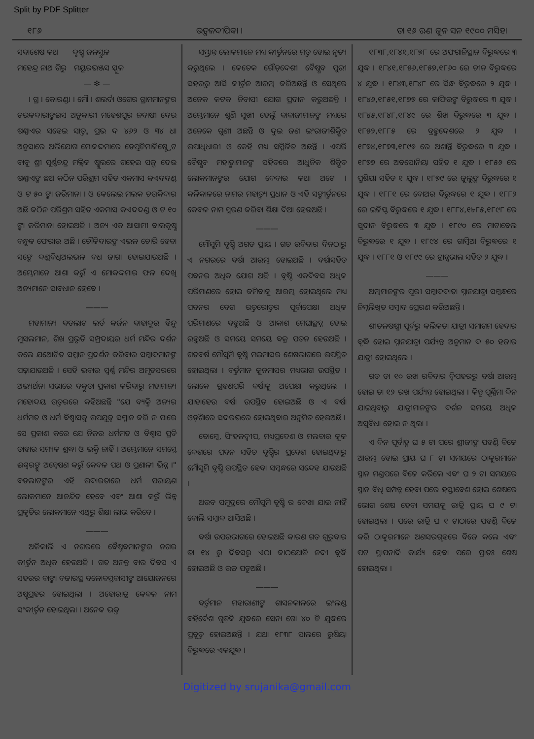Split by PDF Splitter
୧୮୬ ଉତ୍କଳଦୀପିକା । ତା ୧୬ ଋଣ ଜୁନ ସନ ୧୯୦୦ ମସିହା
ସବାଶେଷ କଥ ଦୃଷ୍ଟ ଜଳସ୍ତୁଳ
ମହେନ୍ଦ୍ର ନାଥ ଗିରୁ ମୟୂରଭଞ୍ଜସ ସ୍କୁଳ
— ✻ —
। ଗ୍ର । କୋରଣ୍ଡା । ମୌ । ଶଲର୍ଦା ଓଗେର ଗ୍ରାମମାନଙ୍କର ଚଉକଦାରାଙ୍କଇସ ଅନୁକାରୀ ମହେଶପୁର ନବାଷୀ ଦେଉ ଷଣ୍ଣାଏର ସହେଇ ସାତ୍ତ୍ୱ ପ୍ରଭ ଦ ୪୬୨ ଓ ୩୪ ଧା ଅନୁସାରେ ଅଭିଯୋଗ ମୋକଦ୍ଦମାରେ ଡେପୁଟିମାଜିଷ୍ଟ୍ରେଟ ବାବୁ ଶ୍ରୀ ପୂର୍ଣ୍ଣଚନ୍ଦ୍ର ମଲ୍ଲିକ ଷ୍କୁଲରେ ଗହେଇ ସଜ୍ଜ ଦେଉ ଷଣ୍ଣାଏଙ୍କ ଛଅ କଠିନ ପରିଶ୍ରମ ସହିତ ଏକମାସ କଏଦଦଣ୍ଡ ଓ ଟ ୫୦ ଙ୍କା ଜରିମାନା । ଓ କେଲେଇ ମଲକ ଚଉକିଦାର ଅଛି କଠିନ ପରିଶ୍ରମ ସହିତ ଏକମାସ କଏଦଦଣ୍ଡ ଓ ଟ ୧୦ ଙ୍କା ଜରିମାନା ହୋଇଅଛି । ଅନ୍ୟ ଏକ ଆସାମୀ ବାଲକୃଷ୍ଣ ବନ୍ଧୁକ ଫେରାର ଅଛି । ଚୌକିଦାରଙ୍କ ଏଭଳ ଚୋରି ହେବା ସଙ୍କେ ଦଣ୍ଡବିଧିଅଲଭଳ ବଧ ଜାଗା ହୋଇଯାଉଅଛି । ଅମ୍ଭେମାନେ ଆଶା କରୁଁ ଏ ମୋକଦ୍ଦମାର ଫଳ ଦେଖି ଅନ୍ୟମାନେ ସାବଧାନ ହେବେ ।
———
ମହାମାନ୍ୟ ବଡଲାଟ ଲର୍ଡ କର୍ଜନ ବାହାଦୁର ହିନ୍ଦୁ ମୁସଲମାନ, ଶିଖ ପ୍ରଭୃତି ସମ୍ପ୍ରଦାୟର ଧର୍ମ ମନ୍ଦିର ଦର୍ଶନ କଲେ ଯଥୋଚିତ ସମ୍ମାନ ପ୍ରଦର୍ଶନ କରିବାର ସମ୍ବାଦମାନଙ୍କ ପଢ଼ାଯାଉଅଛି । ସେହି ଭବାର ସ୍ୱର୍ଣ୍ଣ ମନ୍ଦିର ଅମୃତସରରେ ଅଭ୍ୟର୍ଥନା ସଭାରେ ବକ୍ତୃତା ପ୍ରକାଶ କରିବାରୁ ମହାମାନ୍ୟ ମହୋଦୟ ଉତ୍ତରରେ କହିଅଛନ୍ତି "ଯେ ବ୍ୟକ୍ତି ଅନ୍ୟର ଧର୍ମମତ ଓ ଧର୍ମ ବିଶ୍ୱାସକୁ ଉପଯୁକ୍ତ ସମ୍ମାନ କରି ନ ପାରେ ସେ ପ୍ରକାଶ କରେ ଯେ ନିଜର ଧର୍ମମତ ଓ ବିଶ୍ୱାସ ପ୍ରତି ତାହାର ସମ୍ୟକ ଶ୍ରଦ୍ଧା ଓ ଭକ୍ତି ନାହିଁ । ଅମ୍ଭେମାନେ ସମସ୍ତେ ଈଶ୍ୱରଙ୍କୁ ଅନ୍ୱେଷଣ କରୁଁ କେବଳ ପଥ ଓ ପ୍ରଣାଳୀ ଭିନ୍ନ ।" ବଡଲାଟଙ୍କର ଏହି ଉଦାରତାରେ ଧର୍ମ ପରାୟଣ ଲୋକମାନେ ଆନନ୍ଦିତ ହେବେ ଏବଂ ଆଶା କରୁଁ ଭିନ୍ନ ପ୍ରକୃତିର ଲୋକମାନେ ଏଥିରୁ ଶିକ୍ଷା ଲାଭ କରିବେ ।
———
ଅଜିକାଲି ଏ ନଗରରେ ବୈଷ୍ଣବମାନଙ୍କର ନଗର କୀର୍ତ୍ତନ ଅଧିକ ହେଉଅଛି । ଗତ ଅନନ୍ତ ବାର ଦିବସ ଏ ସହରର ବାଙ୍କା ବଜାରସ୍ଥ ବଳୋବସ୍ତବାସୀଙ୍କ ଆୟୋଜନରେ ଅଷ୍ଟପ୍ରହର ହୋଇଥିଲା । ଅହୋରାତ୍ର କେବଳ ନାମ ସଂକୀର୍ତ୍ତନ ହୋଇଥିଲା । ଅନେକ ଭକ୍ତ
ସମ୍ଭ୍ରାନ୍ତ ଲୋକମାନେ ମଧ୍ୟ କୀର୍ତ୍ତନରେ ମତ୍ତ ହୋଇ ନୃତ୍ୟ କରୁଥିଲେ । କେତେକ ଗୌଡ଼ଦେଶୀ ବୈଷ୍ଣବ ପୁରୀ ସହରରୁ ଆସି କୀର୍ତ୍ତନ ଆରମ୍ଭ କରିଅଛନ୍ତି ଓ ସେଥିରେ ଅନେକ କଟକ ନିବାସୀ ଯୋଗ ପ୍ରଦାନ କରୁଅଛନ୍ତି । ଅମ୍ଭେମାନେ ଶୁଣି ସୁଖୀ ହେଲୁଁ ବାବାଜୀମାନଙ୍କ ମଧ୍ୟରେ ଅନେକେ ଗୁଣୀ ଅଛନ୍ତି ଓ ଦୁଇ ଜଣ ଇଂରାଜୀଶିକ୍ଷିତ ଉପାଧିଧାରୀ ଓ କେହି ମଧ୍ୟ ସମ୍ମିଳିତ ଅଛନ୍ତି । ଏପରି ବୈଷ୍ଣବ ମହାତ୍ମାମାନଙ୍କ ସହିତରେ ଆଧୁନିକ ଶିକ୍ଷିତ ଲୋକମାନଙ୍କର ଯୋଗ ଦେବାର କଥା ଅଟେ । କଳିକାଳରେ ନାମର ମହାତ୍ମ୍ୟ ପ୍ରଧାନ ଓ ଏହି ସଙ୍କୀର୍ତ୍ତନରେ କେବଳ ନାମ ସ୍ମରଣ କରିବା ଶିକ୍ଷା ଦିଆ ହେଉଅଛି ।
———
ମୌସୁମି ବୃଷ୍ଟି ଅଗତ ପ୍ରାୟ । ଗତ ରବିବାର ଦିନଠାରୁ ଏ ନଗରରେ ବର୍ଷା ଆରମ୍ଭ ହୋଇଅଛି । ବର୍ଷାସହିତ ପବନର ଅଧିକ ଯୋଗ ଅଛି । ବୃଷ୍ଟି ଏକଦିବସ ଅଧିକ ପରିମାଣରେ ହୋଇ କମିବାକୁ ଆରମ୍ଭ ହୋଇଥିଲେ ମଧ୍ୟ ପବନର ବେଗ ଉତ୍ତରୋତ୍ତର ପୂର୍ବାପେକ୍ଷା ଅଧିକ ପରିମାଣରେ ବହୁଅଛି ଓ ଆକାଶ ମେଘାଚ୍ଛନ୍ନ ହୋଇ ରହୁଅଛି ଓ ସମୟେ ସମୟେ ବଜ୍ର ପତନ ହେଉଅଛି । ଗତବର୍ଷ ମୌସୁମି ବୃଷ୍ଟି ମଇମାସର ଶେଷଭାଗରେ ଉପସ୍ଥିତ ହୋଇଥିଲା । ବର୍ତ୍ତମାନ ଜୁନମାସର ମଧ୍ୟଭାଗ ଉପସ୍ଥିତ । ଲୋକେ ଗ୍ରହଣପରି ବର୍ଷାକୁ ଅପେକ୍ଷା କରୁଥିଲେ । ଯାହାହେଉ ବର୍ଷା ଉପସ୍ଥିତ ହୋଇଅଛି ଓ ଏ ବର୍ଷା ଓଡ଼ିଶାରେ ସଦରଭରେ ହୋଇଥିବାର ଅନୁମିତ ହେଉଅଛି ।
ବୋମ୍ବେ, ସିଂହଳଦ୍ୱୀପ, ମଧ୍ୟପ୍ରଦେଶ ଓ ମଲବାର କୂଳ ଦେଶରେ ପବନ ସହିତ ବୃଷ୍ଟିର ପ୍ରବେଶ ହୋଇଥିବାରୁ ମୌସୁମି ବୃଷ୍ଟି ଉପସ୍ଥିତ ହେବା ସମ୍ବନ୍ଧରେ ସନ୍ଦେହ ଯାଉଅଛି ।
ଅରବ ସମୁଦ୍ରରେ ମୌସୁମି ବୃଷ୍ଟି ର ଦେଖା ଯାଇ ନାହିଁ ବୋଲି ସମ୍ବାଦ ଆସିଅଛି ।
ବର୍ଷା ଉପରଭାଗରେ ହୋଇଅଛି କାରଣ ଗତ ଗୁରୁବାର ତା ୧୪ ରୁ ଦିବସରୁ ଏଠା କାଠଯୋଡି ନଦୀ ବୃଦ୍ଧି ହୋଇଅଛି ଓ ଉଚ୍ଚ ପଡୁଅଛି ।
———
ବର୍ତ୍ତମାନ ମହାରାଣୀଙ୍କ ଶାସନକାଳରେ ଇଂଲଣ୍ଡ ବହିର୍ଦେଶ ଗୁଡ଼ିକ ଯୁଦ୍ଧରେ ସେନା ଗୋ ୪୦ ଟି ଯୁଦ୍ଧରେ ପ୍ରବୃତ୍ତ ହୋଇଅଛନ୍ତି । ଯଥା ୧୮୩୮ ସାଲରେ ରୁଷିୟା ବିରୁଦ୍ଧରେ ଏକଯୁଦ୍ଧ ।
୧୮୩୮,୧୮୪୧,୧୮୭୮ ରେ ଅଫଗାନିସ୍ଥାନ ବିରୁଦ୍ଧରେ ୩ ଯୁଦ୍ଧ । ୧୮୪୧,୧୮୫୬,୧୮୫୭,୧୮୬୦ ରେ ଚୀନ ବିରୁଦ୍ଧରେ ୪ ଯୁଦ୍ଧ । ୧୮୪୩,୧୮୪୮ ରେ ସିନ୍ଧ ବିରୁଦ୍ଧରେ ୨ ଯୁଦ୍ଧ । ୧୮୪୬,୧୮୫୧,୧୮୭୭ ରେ କାଫିରଙ୍କ ବିରୁଦ୍ଧରେ ୩ ଯୁଦ୍ଧ । ୧୮୪୫,୧୮୪୮,୧୮୪୯ ରେ ଶିଖ ବିରୁଦ୍ଧରେ ୩ ଯୁଦ୍ଧ । ୧୮୫୨,୧୮୮୫ ରେ ବ୍ରହ୍ମଦେଶରେ ୨ ଯୁଦ୍ଧ । ୧୮୭୪,୧୮୭୩,୧୮୯୬ ରେ ଅଶାନ୍ତି ବିରୁଦ୍ଧରେ ୩ ଯୁଦ୍ଧ । ୧୮୭୭ ରେ ଅବସୋନିୟା ସହିତ ୧ ଯୁଦ୍ଧ । ୧୮୫୬ ରେ ପ୍ରୁଶିୟା ସହିତ ୧ ଯୁଦ୍ଧ । ୧୮୭୯ ରେ ଜୁଲୁଙ୍କ ବିରୁଦ୍ଧରେ ୧ ଯୁଦ୍ଧ । ୧୮୮୧ ରେ ବୋଅର ବିରୁଦ୍ଧରେ ୧ ଯୁଦ୍ଧ । ୧୮୮୨ ରେ ଇଜିପ୍ଟ ବିରୁଦ୍ଧରେ ୧ ଯୁଦ୍ଧ । ୧୮୮୪,୧৮୮୫,୧୮୯୮ ରେ ସୁଦାନ ବିରୁଦ୍ଧରେ ୩ ଯୁଦ୍ଧ । ୧୮୯୦ ରେ ମାଟାବେଲ ବିରୁଦ୍ଧରେ ୧ ଯୁଦ୍ଧ । ୧୮୯୪ ରେ ଗାମ୍ବିଆ ବିରୁଦ୍ଧରେ ୧ ଯୁଦ୍ଧ । ୧୮୮୧ ଓ ୧୮୯୯ ରେ ଟ୍ରାନ୍ସଭାଲ ସହିତ ୨ ଯୁଦ୍ଧ ।
———
ଅମ୍ଭମାନଙ୍କର ପୁରୀ ସମ୍ବାଦଦାତା ସ୍ନାନଯାତ୍ରା ସମ୍ବନ୍ଧରେ ନିମ୍ନଲିଖିତ ସମ୍ବାଦ ପ୍ରେରଣ କରିଅଛନ୍ତି ।
ଶୀତଳଷଷ୍ଠୀ ପୂର୍ବରୁ କଲିକତା ଯାତ୍ରୀ ସମାଗମ ହେବାର ବୃଦ୍ଧି ହୋଇ ସ୍ନାନଯାତ୍ରା ପର୍ଯ୍ୟନ୍ତ ଅନୁମାନ ଦ ୫୦ ହଜାର ଯାତ୍ରୀ ହୋଇଥିଲେ ।
ଗତ ତା ୧୦ ରଖ ରବିବାର ଦ୍ୱିପହରରୁ ବର୍ଷା ଆରମ୍ଭ ହୋଇ ତା ୧୨ ରଖ ପର୍ଯ୍ୟନ୍ତ ହୋଇଥିଲା । କିନ୍ତୁ ପୂର୍ଣ୍ଣିମା ଦିନ ଯାଇଥିବାରୁ ଯାତ୍ରୀମାନଙ୍କର ଦର୍ଶନ ସମୟେ ଅଧିକ ଅସୁବିଧା ହୋଇ ନ ଥିଲା ।
ଏ ଦିନ ପୂର୍ବାହ୍ନ ଘ ୫ ଟା ପରେ ଶ୍ରୀଜୀଙ୍କ ପହଣ୍ଡି ବିଜେ ଆରମ୍ଭ ହୋଇ ପ୍ରାୟ ଘ ୮ ଟା ସମୟରେ ଠାକୁରମାନେ ସ୍ନାନ ମଣ୍ଡପରେ ବିଜେ କରିଲେ ଏବଂ ଘ ୨ ଟା ସମୟରେ ସ୍ନାନ ବିଧି ସମ୍ପନ୍ନ ହେବା ପରେ ହସ୍ତୀବେଶ ହୋଇ ଶେଷରେ ଭୋଗ ଶେଷ ହେବା ସମୟକୁ ରାତ୍ରି ପ୍ରାୟ ଘ ୯ ଟା ହୋଇଥିଲା । ପରେ ରାତ୍ରି ଘ ୧ ଟାଠାରେ ପହଣ୍ଡି ବିଜେ କରି ଠାକୁରମାନେ ଅଣସରଗୃହରେ ବିଜେ କଲେ ଏବଂ ପଟ ସ୍ଥାପନାଦି କାର୍ଯ୍ୟ ହେବା ପରେ ପ୍ରାତଃ ଶେଷ ହୋଇଥିଲା ।
Digitized by srujanika@gmail.com